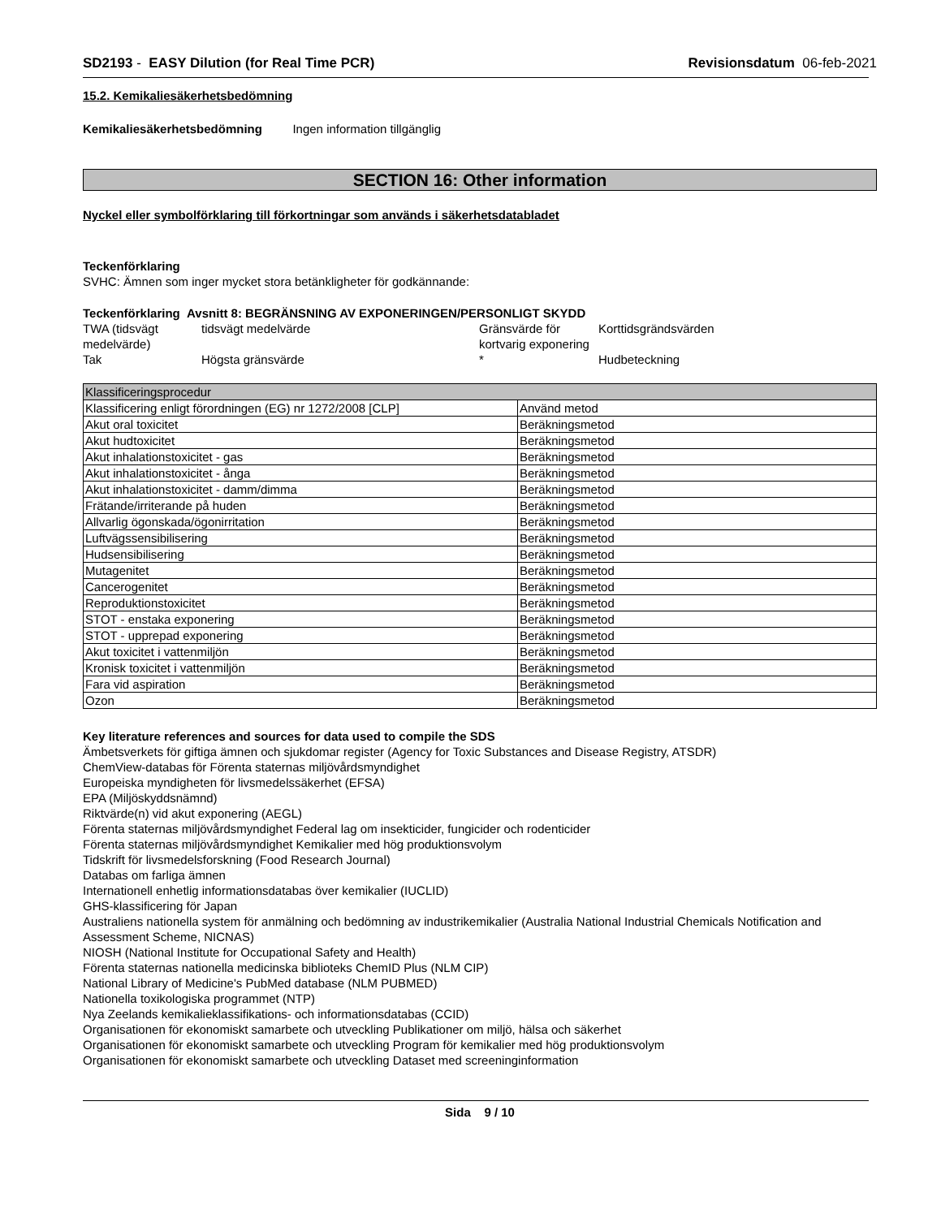SD2193 - EASY Dilution (for Real Time PCR)
Revisionsdatum 06-feb-2021
15.2. Kemikaliesäkerhetsbedömning
Kemikaliesäkerhetsbedömning Ingen information tillgänglig
SECTION 16: Other information
Nyckel eller symbolförklaring till förkortningar som används i säkerhetsdatabladet
Teckenförklaring
SVHC: Ämnen som inger mycket stora betänkligheter för godkännande:
Teckenförklaring Avsnitt 8: BEGRÄNSNING AV EXPONERINGEN/PERSONLIGT SKYDD
| TWA (tidsvägt medelvärde) | tidsvägt medelvärde | Gränsvärde för kortvarig exponering | Korttidsgrändsvärden |
| Tak | Högsta gränsvärde | * | Hudbeteckning |
| Klassificeringsprocedur | |
| Klassificering enligt förordningen (EG) nr 1272/2008 [CLP] | Använd metod |
| Akut oral toxicitet | Beräkningsmetod |
| Akut hudtoxicitet | Beräkningsmetod |
| Akut inhalationstoxicitet - gas | Beräkningsmetod |
| Akut inhalationstoxicitet - ånga | Beräkningsmetod |
| Akut inhalationstoxicitet - damm/dimma | Beräkningsmetod |
| Frätande/irriterande på huden | Beräkningsmetod |
| Allvarlig ögonskada/ögonirritation | Beräkningsmetod |
| Luftvägssensibilisering | Beräkningsmetod |
| Hudsensibilisering | Beräkningsmetod |
| Mutagenitet | Beräkningsmetod |
| Cancerogenitet | Beräkningsmetod |
| Reproduktionstoxicitet | Beräkningsmetod |
| STOT - enstaka exponering | Beräkningsmetod |
| STOT - upprepad exponering | Beräkningsmetod |
| Akut toxicitet i vattenmiljön | Beräkningsmetod |
| Kronisk toxicitet i vattenmiljön | Beräkningsmetod |
| Fara vid aspiration | Beräkningsmetod |
| Ozon | Beräkningsmetod |
Key literature references and sources for data used to compile the SDS
Ämbetsverkets för giftiga ämnen och sjukdomar register (Agency for Toxic Substances and Disease Registry, ATSDR)
ChemView-databas för Förenta staternas miljövårdsmyndighet
Europeiska myndigheten för livsmedelssäkerhet (EFSA)
EPA (Miljöskyddsnämnd)
Riktvärde(n) vid akut exponering (AEGL)
Förenta staternas miljövårdsmyndighet Federal lag om insekticider, fungicider och rodenticider
Förenta staternas miljövårdsmyndighet Kemikalier med hög produktionsvolym
Tidskrift för livsmedelsforskning (Food Research Journal)
Databas om farliga ämnen
Internationell enhetlig informationsdatabas över kemikalier (IUCLID)
GHS-klassificering för Japan
Australiens nationella system för anmälning och bedömning av industrikemikalier (Australia National Industrial Chemicals Notification and Assessment Scheme, NICNAS)
NIOSH (National Institute for Occupational Safety and Health)
Förenta staternas nationella medicinska biblioteks ChemID Plus (NLM CIP)
National Library of Medicine's PubMed database (NLM PUBMED)
Nationella toxikologiska programmet (NTP)
Nya Zeelands kemikalieklassifikations- och informationsdatabas (CCID)
Organisationen för ekonomiskt samarbete och utveckling Publikationer om miljö, hälsa och säkerhet
Organisationen för ekonomiskt samarbete och utveckling Program för kemikalier med hög produktionsvolym
Organisationen för ekonomiskt samarbete och utveckling Dataset med screeninginformation
Sida 9 / 10